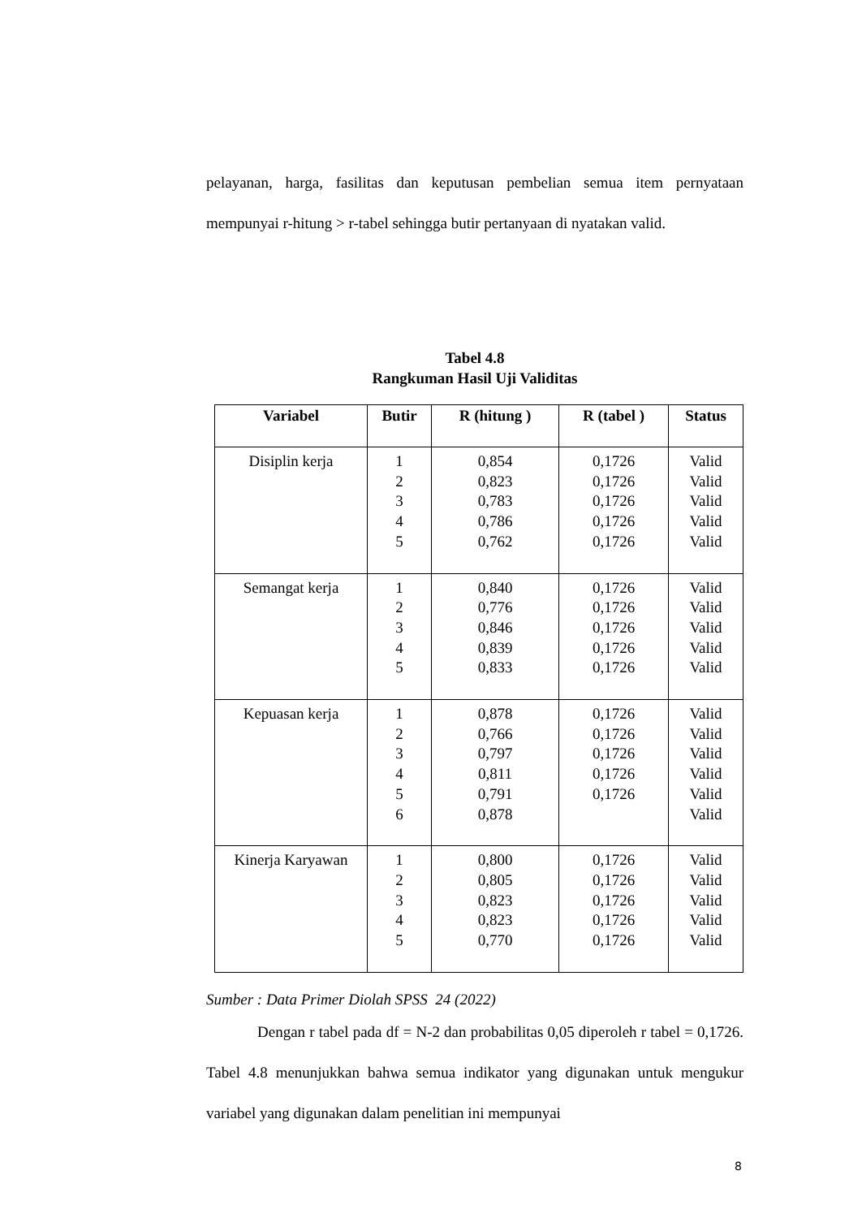pelayanan, harga, fasilitas dan keputusan pembelian semua item pernyataan mempunyai r-hitung > r-tabel sehingga butir pertanyaan di nyatakan valid.
Tabel 4.8
Rangkuman Hasil Uji Validitas
| Variabel | Butir | R (hitung ) | R (tabel ) | Status |
| --- | --- | --- | --- | --- |
| Disiplin kerja | 1 2 3 4 5 | 0,854 0,823 0,783 0,786 0,762 | 0,1726 0,1726 0,1726 0,1726 0,1726 | Valid Valid Valid Valid Valid |
| Semangat kerja | 1 2 3 4 5 | 0,840 0,776 0,846 0,839 0,833 | 0,1726 0,1726 0,1726 0,1726 0,1726 | Valid Valid Valid Valid Valid |
| Kepuasan kerja | 1 2 3 4 5 6 | 0,878 0,766 0,797 0,811 0,791 0,878 | 0,1726 0,1726 0,1726 0,1726 0,1726 | Valid Valid Valid Valid Valid Valid |
| Kinerja Karyawan | 1 2 3 4 5 | 0,800 0,805 0,823 0,823 0,770 | 0,1726 0,1726 0,1726 0,1726 0,1726 | Valid Valid Valid Valid Valid |
Sumber : Data Primer Diolah SPSS 24 (2022)
Dengan r tabel pada df = N-2 dan probabilitas 0,05 diperoleh r tabel = 0,1726. Tabel 4.8 menunjukkan bahwa semua indikator yang digunakan untuk mengukur variabel yang digunakan dalam penelitian ini mempunyai
8